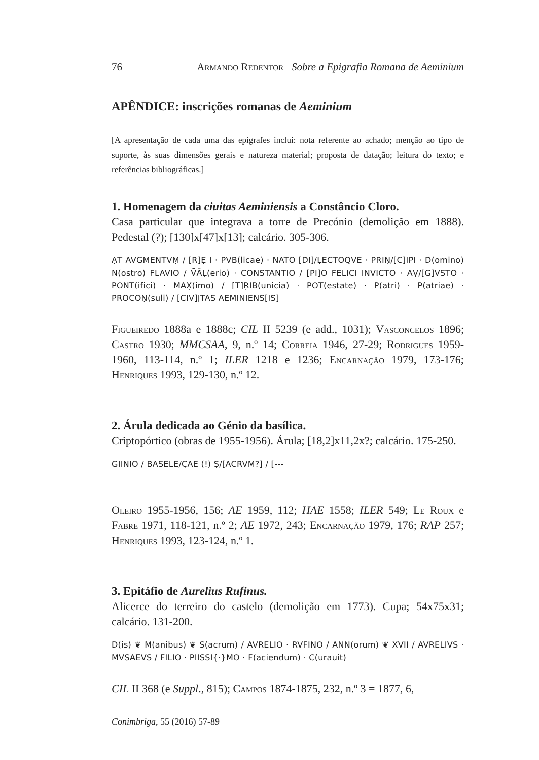76 Armando Redentor Sobre a Epigrafia Romana de Aeminium
APÊNDICE: inscrições romanas de Aeminium
[A apresentação de cada uma das epígrafes inclui: nota referente ao achado; menção ao tipo de suporte, às suas dimensões gerais e natureza material; proposta de datação; leitura do texto; e referências bibliográficas.]
1. Homenagem da ciuitas Aeminiensis a Constâncio Cloro.
Casa particular que integrava a torre de Precónio (demolição em 1888). Pedestal (?); [130]x[47]x[13]; calcário. 305-306.
ẠT AVGMENTVṂ / [R]Ẹ I · PVB(licae) · NATO [DI]/ḶECTOQVE · PRIṆ/[C]IPI · D(omino) N(ostro) FLAVIO / V̄Ā̄Ḷ(erio) · CONSTANTIO / [PI]O FELICI INVICTO · AṾ/[G]VSTO · PONT(ifici) · MAX̣(imo) / [T]ṚIB(unicia) · POT(estate) · P(atri) · P(atriae) · PROCOṆ(suli) / [CIV]ỊTAS AEMINIENS[IS]
Figueiredo 1888a e 1888c; CIL II 5239 (e add., 1031); Vasconcelos 1896; Castro 1930; MMCSAA, 9, n.º 14; Correia 1946, 27-29; Rodrigues 1959-1960, 113-114, n.º 1; ILER 1218 e 1236; Encarnação 1979, 173-176; Henriques 1993, 129-130, n.º 12.
2. Árula dedicada ao Génio da basílica.
Criptopórtico (obras de 1955-1956). Árula; [18,2]x11,2x?; calcário. 175-250.
GIINIO / BASELE/C̣AE (!) Ṣ/[ACRVM?] / [---
Oleiro 1955-1956, 156; AE 1959, 112; HAE 1558; ILER 549; Le Roux e Fabre 1971, 118-121, n.º 2; AE 1972, 243; Encarnação 1979, 176; RAP 257; Henriques 1993, 123-124, n.º 1.
3. Epitáfio de Aurelius Rufinus.
Alicerce do terreiro do castelo (demolição em 1773). Cupa; 54x75x31; calcário. 131-200.
D(is) ❦ M(anibus) ❦ S(acrum) / AVRELIO · RVFINO / ANN(orum) ❦ XVII / AVRELIVS · MVSAEVS / FILIO · PIISSI{·}MO · F(aciendum) · C(urauit)
CIL II 368 (e Suppl., 815); Campos 1874-1875, 232, n.º 3 = 1877, 6,
Conimbriga, 55 (2016) 57-89